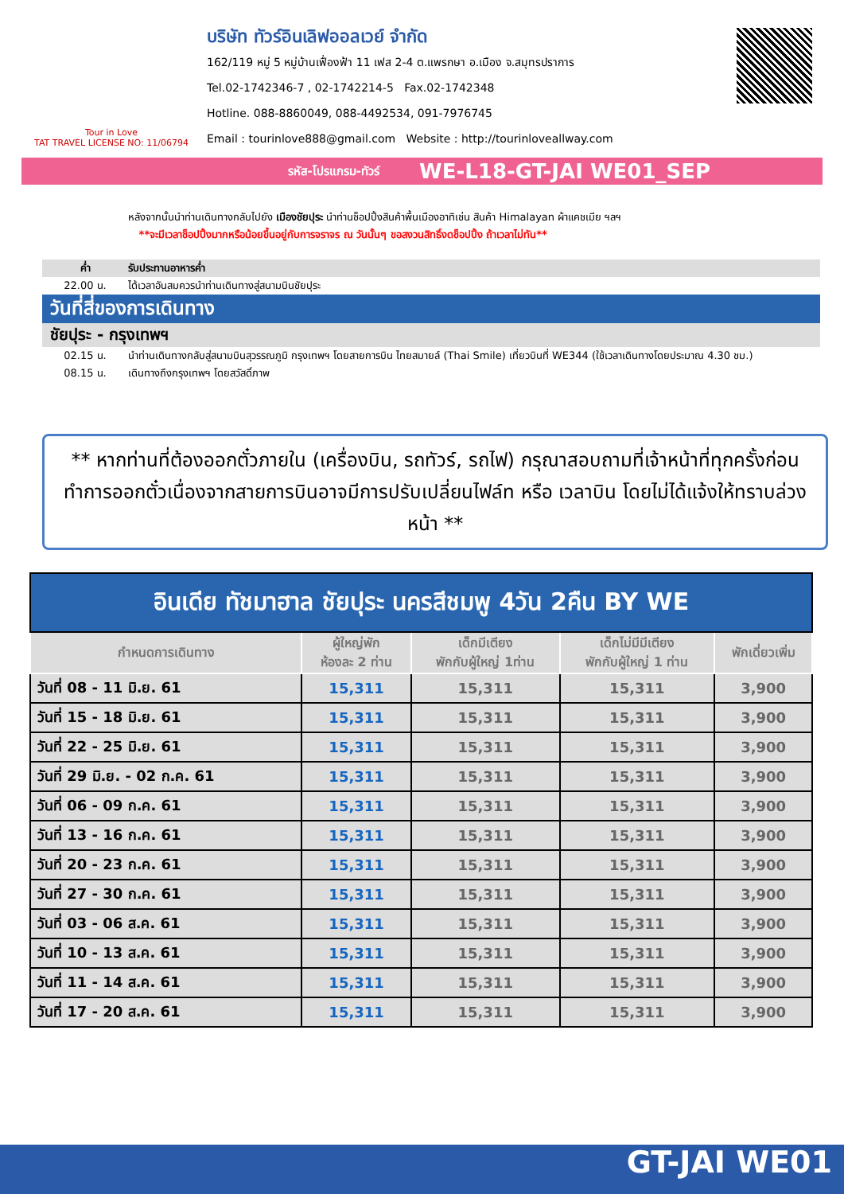Tour in Love
TAT TRAVEL LICENSE NO: 11/06794
บริษัท ทัวร์อินเลิฟออลเวย์ จำกัด
162/119 หมู่ 5 หมู่บ้านเฟื่องฟ้า 11 เฟส 2-4 ต.แพรกษา อ.เมือง จ.สมุทรปราการ
Tel.02-1742346-7 , 02-1742214-5 Fax.02-1742348
Hotline. 088-8860049, 088-4492534, 091-7976745
Email : tourinlove888@gmail.com Website : http://tourinloveallway.com
รหัส-โปรแกรม-ทัวร์ WE-L18-GT-JAI WE01_SEP
หลังจากนั้นนำท่านเดินทางกลับไปยัง เมืองชัยปุระ นำท่านช็อปปิ้งสินค้าพื้นเมืองอาทิเช่น สินค้า Himalayan ผ้าแคชเมีย ฯลฯ
**จะมีเวลาช็อปปิ้งมากหรือน้อยขึ้นอยู่กับการจราจร ณ วันนั้นๆ ขอสงวนสิทธิ์งดช็อปปิ้ง ถ้าเวลาไม่ทัน**
ค่ำ รับประทานอาหารค่ำ
22.00 น. ได้เวลาอันสมควรนำท่านเดินทางสู่สนามบินชัยปุระ
วันที่สี่ของการเดินทาง
ชัยปุระ - กรุงเทพฯ
02.15 น. นำท่านเดินทางกลับสู่สนามบินสุวรรณภูมิ กรุงเทพฯ โดยสายการบิน ไทยสมายล์ (Thai Smile) เที่ยวบินที่ WE344 (ใช้เวลาเดินทางโดยประมาณ 4.30 ชม.)
08.15 น. เดินทางถึงกรุงเทพฯ โดยสวัสดิ์ภาพ
** หากท่านที่ต้องออกตั๋วภายใน (เครื่องบิน, รถทัวร์, รถไฟ) กรุณาสอบถามที่เจ้าหน้าที่ทุกครั้งก่อนทำการออกตั๋วเนื่องจากสายการบินอาจมีการปรับเปลี่ยนไฟล์ท หรือ เวลาบิน โดยไม่ได้แจ้งให้ทราบล่วงหน้า **
| อินเดีย ทัชมาฮาล ชัยปุระ นครสีชมพู 4วัน 2คืน BY WE | | | | |
| --- | --- | --- | --- | --- |
| กำหนดการเดินทาง | ผู้ใหญ่พัก ห้องละ 2 ท่าน | เด็กมีเตียง พักกับผู้ใหญ่ 1ท่าน | เด็กไม่มีมีเตียง พักกับผู้ใหญ่ 1 ท่าน | พักเดี่ยวเพิ่ม |
| วันที่ 08 - 11 มิ.ย. 61 | 15,311 | 15,311 | 15,311 | 3,900 |
| วันที่ 15 - 18 มิ.ย. 61 | 15,311 | 15,311 | 15,311 | 3,900 |
| วันที่ 22 - 25 มิ.ย. 61 | 15,311 | 15,311 | 15,311 | 3,900 |
| วันที่ 29 มิ.ย. - 02 ก.ค. 61 | 15,311 | 15,311 | 15,311 | 3,900 |
| วันที่ 06 - 09 ก.ค. 61 | 15,311 | 15,311 | 15,311 | 3,900 |
| วันที่ 13 - 16 ก.ค. 61 | 15,311 | 15,311 | 15,311 | 3,900 |
| วันที่ 20 - 23 ก.ค. 61 | 15,311 | 15,311 | 15,311 | 3,900 |
| วันที่ 27 - 30 ก.ค. 61 | 15,311 | 15,311 | 15,311 | 3,900 |
| วันที่ 03 - 06 ส.ค. 61 | 15,311 | 15,311 | 15,311 | 3,900 |
| วันที่ 10 - 13 ส.ค. 61 | 15,311 | 15,311 | 15,311 | 3,900 |
| วันที่ 11 - 14 ส.ค. 61 | 15,311 | 15,311 | 15,311 | 3,900 |
| วันที่ 17 - 20 ส.ค. 61 | 15,311 | 15,311 | 15,311 | 3,900 |
GT-JAI WE01